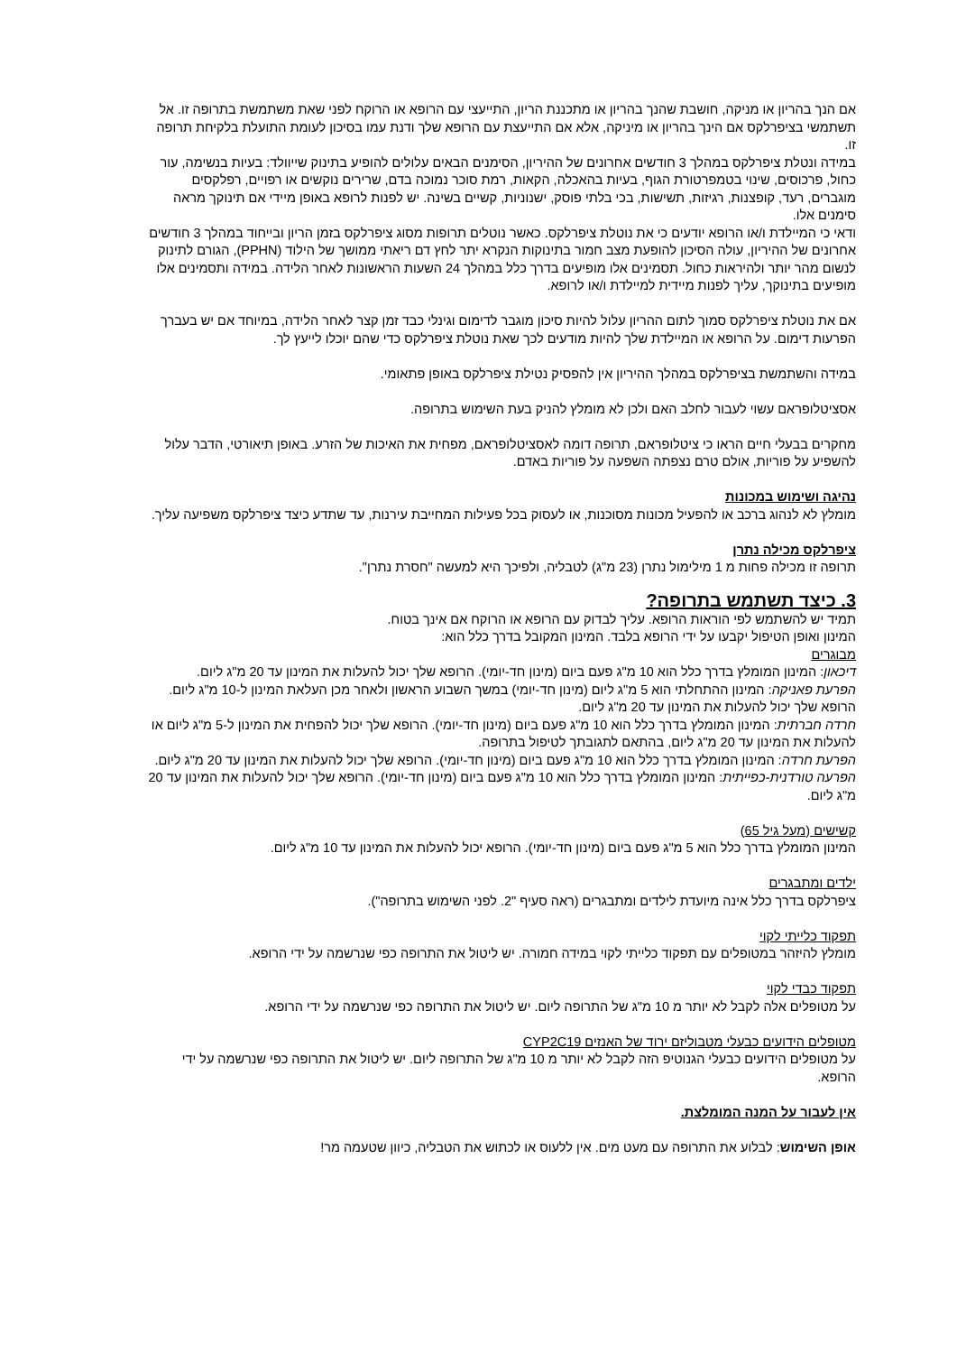אם הנך בהריון או מניקה, חושבת שהנך בהריון או מתכננת הריון, התייעצי עם הרופא או הרוקח לפני שאת משתמשת בתרופה זו. אל תשתמשי בציפרלקס אם הינך בהריון או מיניקה, אלא אם התייעצת עם הרופא שלך ודנת עמו בסיכון לעומת התועלת בלקיחת תרופה זו.
במידה ונטלת ציפרלקס במהלך 3 חודשים אחרונים של ההיריון, הסימנים הבאים עלולים להופיע בתינוק שייוולד: בעיות בנשימה, עור כחול, פרכוסים, שינוי בטמפרטורת הגוף, בעיות בהאכלה, הקאות, רמת סוכר נמוכה בדם, שרירים נוקשים או רפויים, רפלקסים מוגברים, רעד, קופצנות, רגיזות, תשישות, בכי בלתי פוסק, ישנוניות, קשיים בשינה. יש לפנות לרופא באופן מיידי אם תינוקך מראה סימנים אלו.
ודאי כי המיילדת ו/או הרופא יודעים כי את נוטלת ציפרלקס. כאשר נוטלים תרופות מסוג ציפרלקס בזמן הריון ובייחוד במהלך 3 חודשים אחרונים של ההיריון, עולה הסיכון להופעת מצב חמור בתינוקות הנקרא יתר לחץ דם ריאתי ממושך של הילוד (PPHN), הגורם לתינוק לנשום מהר יותר ולהיראות כחול. תסמינים אלו מופיעים בדרך כלל במהלך 24 השעות הראשונות לאחר הלידה. במידה ותסמינים אלו מופיעים בתינוקך, עליך לפנות מיידית למיילדת ו/או לרופא.
אם את נוטלת ציפרלקס סמוך לתום ההריון עלול להיות סיכון מוגבר לדימום וגינלי כבד זמן קצר לאחר הלידה, במיוחד אם יש בעברך הפרעות דימום. על הרופא או המיילדת שלך להיות מודעים לכך שאת נוטלת ציפרלקס כדי שהם יוכלו לייעץ לך.
במידה והשתמשת בציפרלקס במהלך ההיריון אין להפסיק נטילת ציפרלקס באופן פתאומי.
אסציטלופראם עשוי לעבור לחלב האם ולכן לא מומלץ להניק בעת השימוש בתרופה.
מחקרים בבעלי חיים הראו כי ציטלופראם, תרופה דומה לאסציטלופראם, מפחית את האיכות של הזרע. באופן תיאורטי, הדבר עלול להשפיע על פוריות, אולם טרם נצפתה השפעה על פוריות באדם.
נהיגה ושימוש במכונות
מומלץ לא לנהוג ברכב או להפעיל מכונות מסוכנות, או לעסוק בכל פעילות המחייבת עירנות, עד שתדע כיצד ציפרלקס משפיעה עליך.
ציפרלקס מכילה נתרן
תרופה זו מכילה פחות מ 1 מילימול נתרן (23 מ"ג) לטבליה, ולפיכך היא למעשה "חסרת נתרן".
3. כיצד תשתמש בתרופה?
תמיד יש להשתמש לפי הוראות הרופא. עליך לבדוק עם הרופא או הרוקח אם אינך בטוח.
המינון ואופן הטיפול יקבעו על ידי הרופא בלבד. המינון המקובל בדרך כלל הוא:
מבוגרים
דיכאון: המינון המומלץ בדרך כלל הוא 10 מ"ג פעם ביום (מינון חד-יומי). הרופא שלך יכול להעלות את המינון עד 20 מ"ג ליום.
הפרעת פאניקה: המינון ההתחלתי הוא 5 מ"ג ליום (מינון חד-יומי) במשך השבוע הראשון ולאחר מכן העלאת המינון ל-10 מ"ג ליום. הרופא שלך יכול להעלות את המינון עד 20 מ"ג ליום.
חרדה חברתית: המינון המומלץ בדרך כלל הוא 10 מ"ג פעם ביום (מינון חד-יומי). הרופא שלך יכול להפחית את המינון ל-5 מ"ג ליום או להעלות את המינון עד 20 מ"ג ליום, בהתאם לתגובתך לטיפול בתרופה.
הפרעת חרדה: המינון המומלץ בדרך כלל הוא 10 מ"ג פעם ביום (מינון חד-יומי). הרופא שלך יכול להעלות את המינון עד 20 מ"ג ליום.
הפרעה טורדנית-כפייתית: המינון המומלץ בדרך כלל הוא 10 מ"ג פעם ביום (מינון חד-יומי). הרופא שלך יכול להעלות את המינון עד 20 מ"ג ליום.
קשישים (מעל גיל 65)
המינון המומלץ בדרך כלל הוא 5 מ"ג פעם ביום (מינון חד-יומי). הרופא יכול להעלות את המינון עד 10 מ"ג ליום.
ילדים ומתבגרים
ציפרלקס בדרך כלל אינה מיועדת לילדים ומתבגרים (ראה סעיף "2. לפני השימוש בתרופה").
תפקוד כלייתי לקוי
מומלץ להיזהר במטופלים עם תפקוד כלייתי לקוי במידה חמורה. יש ליטול את התרופה כפי שנרשמה על ידי הרופא.
תפקוד כבדי לקוי
על מטופלים אלה לקבל לא יותר מ 10 מ"ג של התרופה ליום. יש ליטול את התרופה כפי שנרשמה על ידי הרופא.
מטופלים הידועים כבעלי מטבוליזם ירוד של האנזים CYP2C19
על מטופלים הידועים כבעלי הגנוטיפ הזה לקבל לא יותר מ 10 מ"ג של התרופה ליום. יש ליטול את התרופה כפי שנרשמה על ידי הרופא.
אין לעבור על המנה המומלצת.
אופן השימוש: לבלוע את התרופה עם מעט מים. אין ללעוס או לכתוש את הטבליה, כיוון שטעמה מר!